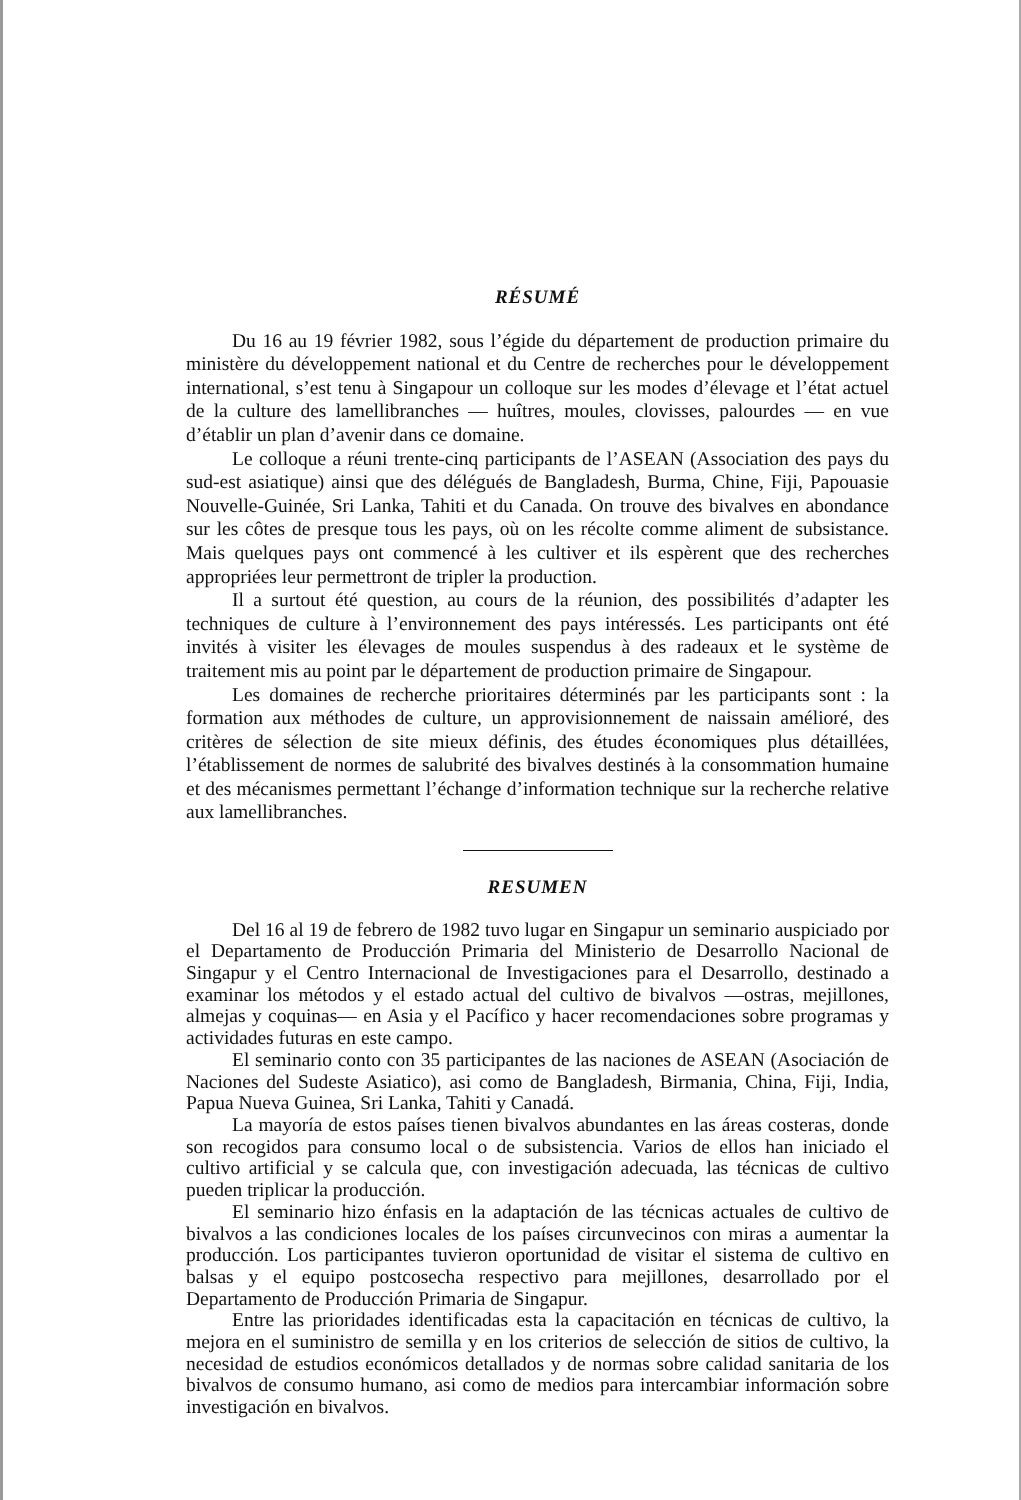RÉSUMÉ
Du 16 au 19 février 1982, sous l’égide du département de production primaire du ministère du développement national et du Centre de recherches pour le développement international, s’est tenu à Singapour un colloque sur les modes d’élevage et l’état actuel de la culture des lamellibranches — huîtres, moules, clovisses, palourdes — en vue d’établir un plan d’avenir dans ce domaine.
Le colloque a réuni trente-cinq participants de l’ASEAN (Association des pays du sud-est asiatique) ainsi que des délégués de Bangladesh, Burma, Chine, Fiji, Papouasie Nouvelle-Guinée, Sri Lanka, Tahiti et du Canada. On trouve des bivalves en abondance sur les côtes de presque tous les pays, où on les récolte comme aliment de subsistance. Mais quelques pays ont commencé à les cultiver et ils espèrent que des recherches appropriées leur permettront de tripler la production.
Il a surtout été question, au cours de la réunion, des possibilités d’adapter les techniques de culture à l’environnement des pays intéressés. Les participants ont été invités à visiter les élevages de moules suspendus à des radeaux et le système de traitement mis au point par le département de production primaire de Singapour.
Les domaines de recherche prioritaires déterminés par les participants sont : la formation aux méthodes de culture, un approvisionnement de naissain amélioré, des critères de sélection de site mieux définis, des études économiques plus détaillées, l’établissement de normes de salubrité des bivalves destinés à la consommation humaine et des mécanismes permettant l’échange d’information technique sur la recherche relative aux lamellibranches.
RESUMEN
Del 16 al 19 de febrero de 1982 tuvo lugar en Singapur un seminario auspiciado por el Departamento de Producción Primaria del Ministerio de Desarrollo Nacional de Singapur y el Centro Internacional de Investigaciones para el Desarrollo, destinado a examinar los métodos y el estado actual del cultivo de bivalvos —ostras, mejillones, almejas y coquinas— en Asia y el Pacífico y hacer recomendaciones sobre programas y actividades futuras en este campo.
El seminario conto con 35 participantes de las naciones de ASEAN (Asociación de Naciones del Sudeste Asiatico), asi como de Bangladesh, Birmania, China, Fiji, India, Papua Nueva Guinea, Sri Lanka, Tahiti y Canadá.
La mayoría de estos países tienen bivalvos abundantes en las áreas costeras, donde son recogidos para consumo local o de subsistencia. Varios de ellos han iniciado el cultivo artificial y se calcula que, con investigación adecuada, las técnicas de cultivo pueden triplicar la producción.
El seminario hizo énfasis en la adaptación de las técnicas actuales de cultivo de bivalvos a las condiciones locales de los países circunvecinos con miras a aumentar la producción. Los participantes tuvieron oportunidad de visitar el sistema de cultivo en balsas y el equipo postcosecha respectivo para mejillones, desarrollado por el Departamento de Producción Primaria de Singapur.
Entre las prioridades identificadas esta la capacitación en técnicas de cultivo, la mejora en el suministro de semilla y en los criterios de selección de sitios de cultivo, la necesidad de estudios económicos detallados y de normas sobre calidad sanitaria de los bivalvos de consumo humano, asi como de medios para intercambiar información sobre investigación en bivalvos.